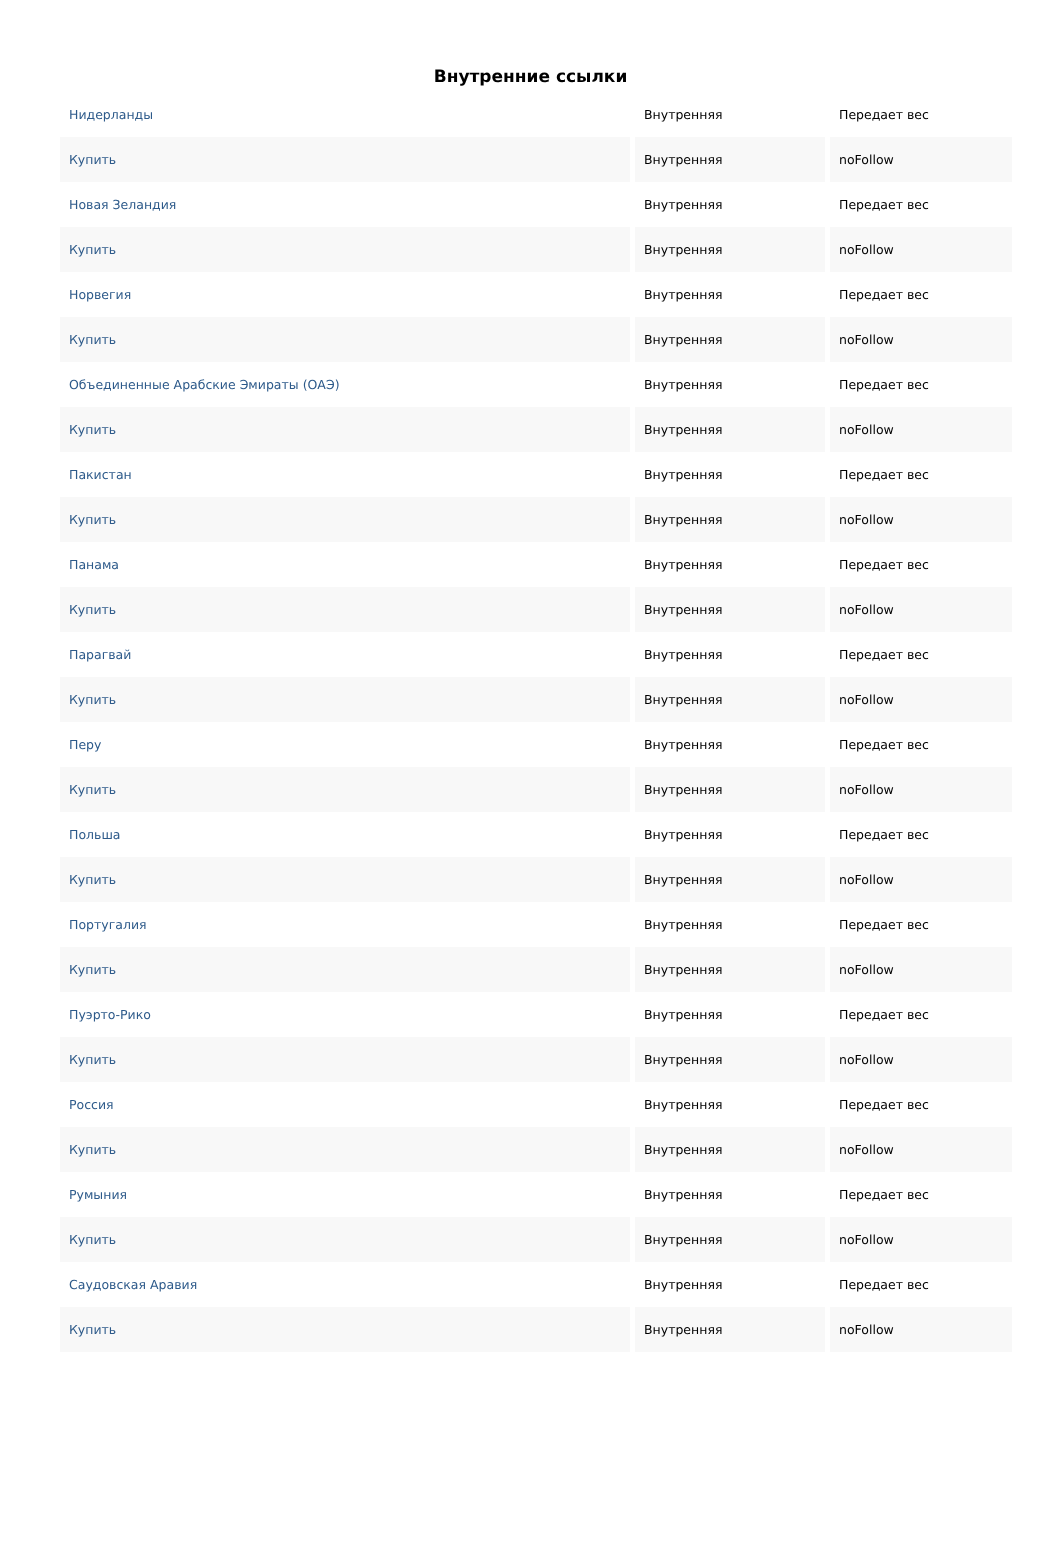Внутренние ссылки
| Нидерланды | Внутренняя | Передает вес |
| Купить | Внутренняя | noFollow |
| Новая Зеландия | Внутренняя | Передает вес |
| Купить | Внутренняя | noFollow |
| Норвегия | Внутренняя | Передает вес |
| Купить | Внутренняя | noFollow |
| Объединенные Арабские Эмираты (ОАЭ) | Внутренняя | Передает вес |
| Купить | Внутренняя | noFollow |
| Пакистан | Внутренняя | Передает вес |
| Купить | Внутренняя | noFollow |
| Панама | Внутренняя | Передает вес |
| Купить | Внутренняя | noFollow |
| Парагвай | Внутренняя | Передает вес |
| Купить | Внутренняя | noFollow |
| Перу | Внутренняя | Передает вес |
| Купить | Внутренняя | noFollow |
| Польша | Внутренняя | Передает вес |
| Купить | Внутренняя | noFollow |
| Португалия | Внутренняя | Передает вес |
| Купить | Внутренняя | noFollow |
| Пуэрто-Рико | Внутренняя | Передает вес |
| Купить | Внутренняя | noFollow |
| Россия | Внутренняя | Передает вес |
| Купить | Внутренняя | noFollow |
| Румыния | Внутренняя | Передает вес |
| Купить | Внутренняя | noFollow |
| Саудовская Аравия | Внутренняя | Передает вес |
| Купить | Внутренняя | noFollow |